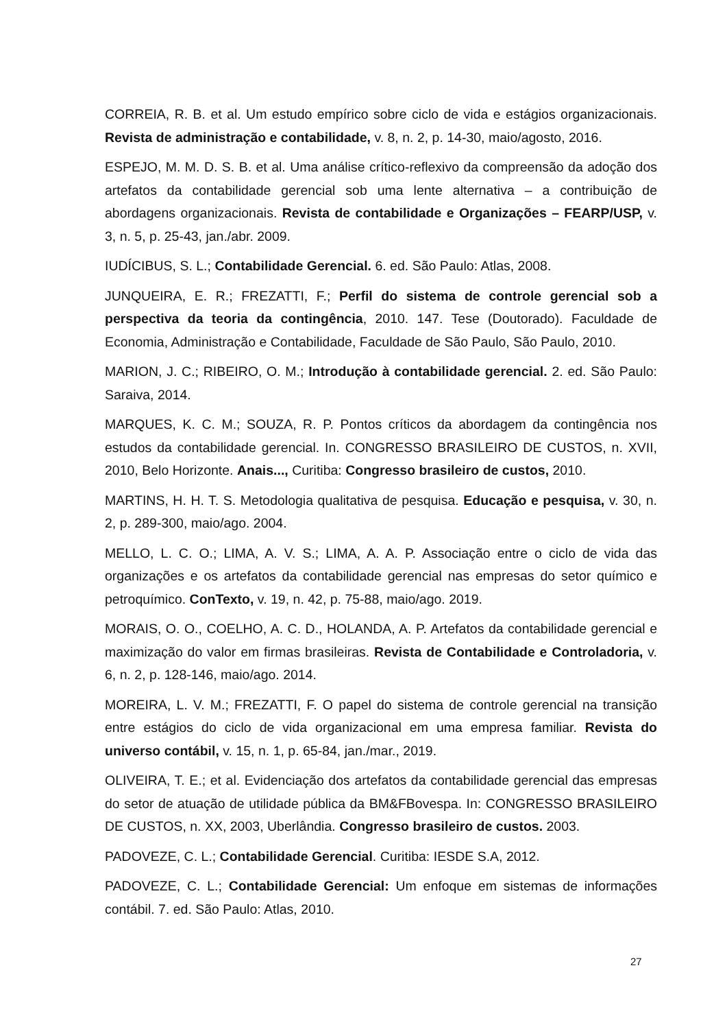CORREIA, R. B. et al. Um estudo empírico sobre ciclo de vida e estágios organizacionais. Revista de administração e contabilidade, v. 8, n. 2, p. 14-30, maio/agosto, 2016.
ESPEJO, M. M. D. S. B. et al. Uma análise crítico-reflexivo da compreensão da adoção dos artefatos da contabilidade gerencial sob uma lente alternativa – a contribuição de abordagens organizacionais. Revista de contabilidade e Organizações – FEARP/USP, v. 3, n. 5, p. 25-43, jan./abr. 2009.
IUDÍCIBUS, S. L.; Contabilidade Gerencial. 6. ed. São Paulo: Atlas, 2008.
JUNQUEIRA, E. R.; FREZATTI, F.; Perfil do sistema de controle gerencial sob a perspectiva da teoria da contingência, 2010. 147. Tese (Doutorado). Faculdade de Economia, Administração e Contabilidade, Faculdade de São Paulo, São Paulo, 2010.
MARION, J. C.; RIBEIRO, O. M.; Introdução à contabilidade gerencial. 2. ed. São Paulo: Saraiva, 2014.
MARQUES, K. C. M.; SOUZA, R. P. Pontos críticos da abordagem da contingência nos estudos da contabilidade gerencial. In. CONGRESSO BRASILEIRO DE CUSTOS, n. XVII, 2010, Belo Horizonte. Anais..., Curitiba: Congresso brasileiro de custos, 2010.
MARTINS, H. H. T. S. Metodologia qualitativa de pesquisa. Educação e pesquisa, v. 30, n. 2, p. 289-300, maio/ago. 2004.
MELLO, L. C. O.; LIMA, A. V. S.; LIMA, A. A. P. Associação entre o ciclo de vida das organizações e os artefatos da contabilidade gerencial nas empresas do setor químico e petroquímico. ConTexto, v. 19, n. 42, p. 75-88, maio/ago. 2019.
MORAIS, O. O., COELHO, A. C. D., HOLANDA, A. P. Artefatos da contabilidade gerencial e maximização do valor em firmas brasileiras. Revista de Contabilidade e Controladoria, v. 6, n. 2, p. 128-146, maio/ago. 2014.
MOREIRA, L. V. M.; FREZATTI, F. O papel do sistema de controle gerencial na transição entre estágios do ciclo de vida organizacional em uma empresa familiar. Revista do universo contábil, v. 15, n. 1, p. 65-84, jan./mar., 2019.
OLIVEIRA, T. E.; et al. Evidenciação dos artefatos da contabilidade gerencial das empresas do setor de atuação de utilidade pública da BM&FBovespa. In: CONGRESSO BRASILEIRO DE CUSTOS, n. XX, 2003, Uberlândia. Congresso brasileiro de custos. 2003.
PADOVEZE, C. L.; Contabilidade Gerencial. Curitiba: IESDE S.A, 2012.
PADOVEZE, C. L.; Contabilidade Gerencial: Um enfoque em sistemas de informações contábil. 7. ed. São Paulo: Atlas, 2010.
27